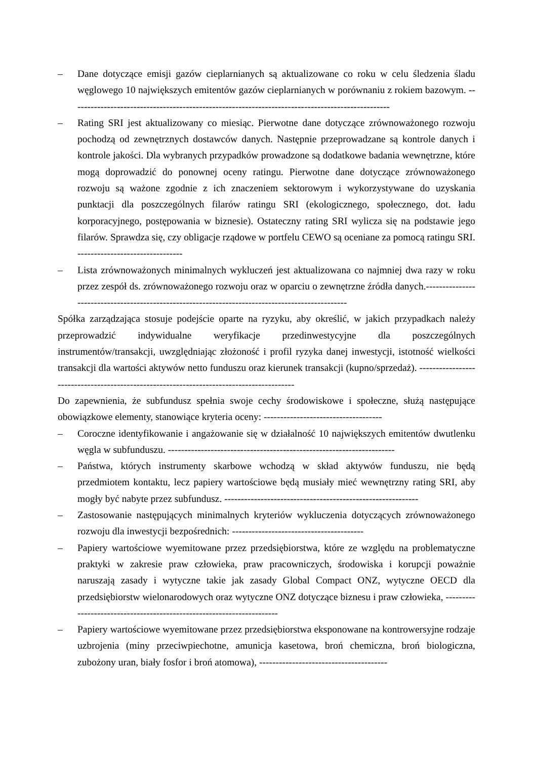– Dane dotyczące emisji gazów cieplarnianych są aktualizowane co roku w celu śledzenia śladu węglowego 10 największych emitentów gazów cieplarnianych w porównaniu z rokiem bazowym. -------------------------------------------------------------------------------------------------
– Rating SRI jest aktualizowany co miesiąc. Pierwotne dane dotyczące zrównoważonego rozwoju pochodzą od zewnętrznych dostawców danych. Następnie przeprowadzane są kontrole danych i kontrole jakości. Dla wybranych przypadków prowadzone są dodatkowe badania wewnętrzne, które mogą doprowadzić do ponownej oceny ratingu. Pierwotne dane dotyczące zrównoważonego rozwoju są ważone zgodnie z ich znaczeniem sektorowym i wykorzystywane do uzyskania punktacji dla poszczególnych filarów ratingu SRI (ekologicznego, społecznego, dot. ładu korporacyjnego, postępowania w biznesie). Ostateczny rating SRI wylicza się na podstawie jego filarów. Sprawdza się, czy obligacje rządowe w portfelu CEWO są oceniane za pomocą ratingu SRI. --------------------------------
– Lista zrównoważonych minimalnych wykluczeń jest aktualizowana co najmniej dwa razy w roku przez zespół ds. zrównoważonego rozwoju oraz w oparciu o zewnętrzne źródła danych.-------------------------------------------------------------------------------------------------
Spółka zarządzająca stosuje podejście oparte na ryzyku, aby określić, w jakich przypadkach należy przeprowadzić indywidualne weryfikacje przedinwestycyjne dla poszczególnych instrumentów/transakcji, uwzględniając złożoność i profil ryzyka danej inwestycji, istotność wielkości transakcji dla wartości aktywów netto funduszu oraz kierunek transakcji (kupno/sprzedaż). -----------------------------------------------------------------------------------------
Do zapewnienia, że subfundusz spełnia swoje cechy środowiskowe i społeczne, służą następujące obowiązkowe elementy, stanowiące kryteria oceny: ------------------------------------
– Coroczne identyfikowanie i angażowanie się w działalność 10 największych emitentów dwutlenku węgla w subfunduszu. ---------------------------------------------------------------------
– Państwa, których instrumenty skarbowe wchodzą w skład aktywów funduszu, nie będą przedmiotem kontaktu, lecz papiery wartościowe będą musiały mieć wewnętrzny rating SRI, aby mogły być nabyte przez subfundusz. -----------------------------------------------------------
– Zastosowanie następujących minimalnych kryteriów wykluczenia dotyczących zrównoważonego rozwoju dla inwestycji bezpośrednich: ----------------------------------------
– Papiery wartościowe wyemitowane przez przedsiębiorstwa, które ze względu na problematyczne praktyki w zakresie praw człowieka, praw pracowniczych, środowiska i korupcji poważnie naruszają zasady i wytyczne takie jak zasady Global Compact ONZ, wytyczne OECD dla przedsiębiorstw wielonarodowych oraz wytyczne ONZ dotyczące biznesu i praw człowieka, ----------------------------------------------------------------------
– Papiery wartościowe wyemitowane przez przedsiębiorstwa eksponowane na kontrowersyjne rodzaje uzbrojenia (miny przeciwpiechotne, amunicja kasetowa, broń chemiczna, broń biologiczna, zubożony uran, biały fosfor i broń atomowa), ---------------------------------------